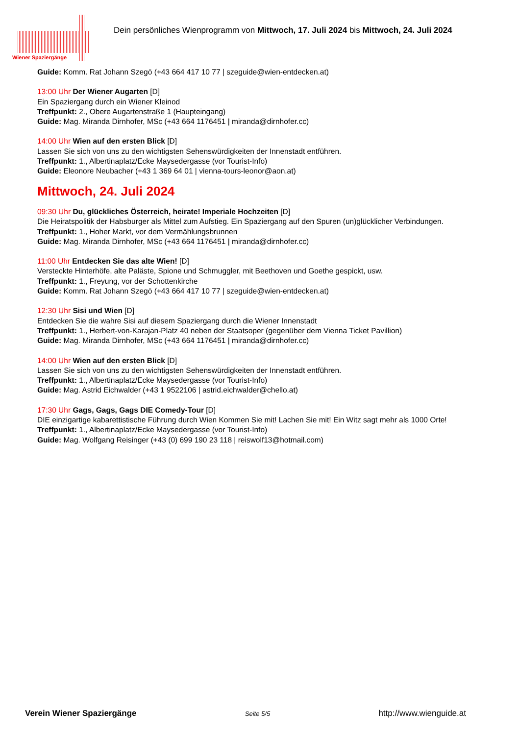Wiener Spaziergänge
Dein persönliches Wienprogramm von Mittwoch, 17. Juli 2024 bis Mittwoch, 24. Juli 2024
Guide: Komm. Rat Johann Szegö (+43 664 417 10 77 | szeguide@wien-entdecken.at)
13:00 Uhr Der Wiener Augarten [D]
Ein Spaziergang durch ein Wiener Kleinod
Treffpunkt: 2., Obere Augartenstraße 1 (Haupteingang)
Guide: Mag. Miranda Dirnhofer, MSc (+43 664 1176451 | miranda@dirnhofer.cc)
14:00 Uhr Wien auf den ersten Blick [D]
Lassen Sie sich von uns zu den wichtigsten Sehenswürdigkeiten der Innenstadt entführen.
Treffpunkt: 1., Albertinaplatz/Ecke Maysedergasse (vor Tourist-Info)
Guide: Eleonore Neubacher (+43 1 369 64 01 | vienna-tours-leonor@aon.at)
Mittwoch, 24. Juli 2024
09:30 Uhr Du, glückliches Österreich, heirate! Imperiale Hochzeiten [D]
Die Heiratspolitik der Habsburger als Mittel zum Aufstieg. Ein Spaziergang auf den Spuren (un)glücklicher Verbindungen.
Treffpunkt: 1., Hoher Markt, vor dem Vermählungsbrunnen
Guide: Mag. Miranda Dirnhofer, MSc (+43 664 1176451 | miranda@dirnhofer.cc)
11:00 Uhr Entdecken Sie das alte Wien! [D]
Versteckte Hinterhöfe, alte Paläste, Spione und Schmuggler, mit Beethoven und Goethe gespickt, usw.
Treffpunkt: 1., Freyung, vor der Schottenkirche
Guide: Komm. Rat Johann Szegö (+43 664 417 10 77 | szeguide@wien-entdecken.at)
12:30 Uhr Sisi und Wien [D]
Entdecken Sie die wahre Sisi auf diesem Spaziergang durch die Wiener Innenstadt
Treffpunkt: 1., Herbert-von-Karajan-Platz 40 neben der Staatsoper (gegenüber dem Vienna Ticket Pavillion)
Guide: Mag. Miranda Dirnhofer, MSc (+43 664 1176451 | miranda@dirnhofer.cc)
14:00 Uhr Wien auf den ersten Blick [D]
Lassen Sie sich von uns zu den wichtigsten Sehenswürdigkeiten der Innenstadt entführen.
Treffpunkt: 1., Albertinaplatz/Ecke Maysedergasse (vor Tourist-Info)
Guide: Mag. Astrid Eichwalder (+43 1 9522106 | astrid.eichwalder@chello.at)
17:30 Uhr Gags, Gags, Gags DIE Comedy-Tour [D]
DIE einzigartige kabarettistische Führung durch Wien Kommen Sie mit! Lachen Sie mit! Ein Witz sagt mehr als 1000 Orte!
Treffpunkt: 1., Albertinaplatz/Ecke Maysedergasse (vor Tourist-Info)
Guide: Mag. Wolfgang Reisinger (+43 (0) 699 190 23 118 | reiswolf13@hotmail.com)
Verein Wiener Spaziergänge Seite 5/5 http://www.wienguide.at